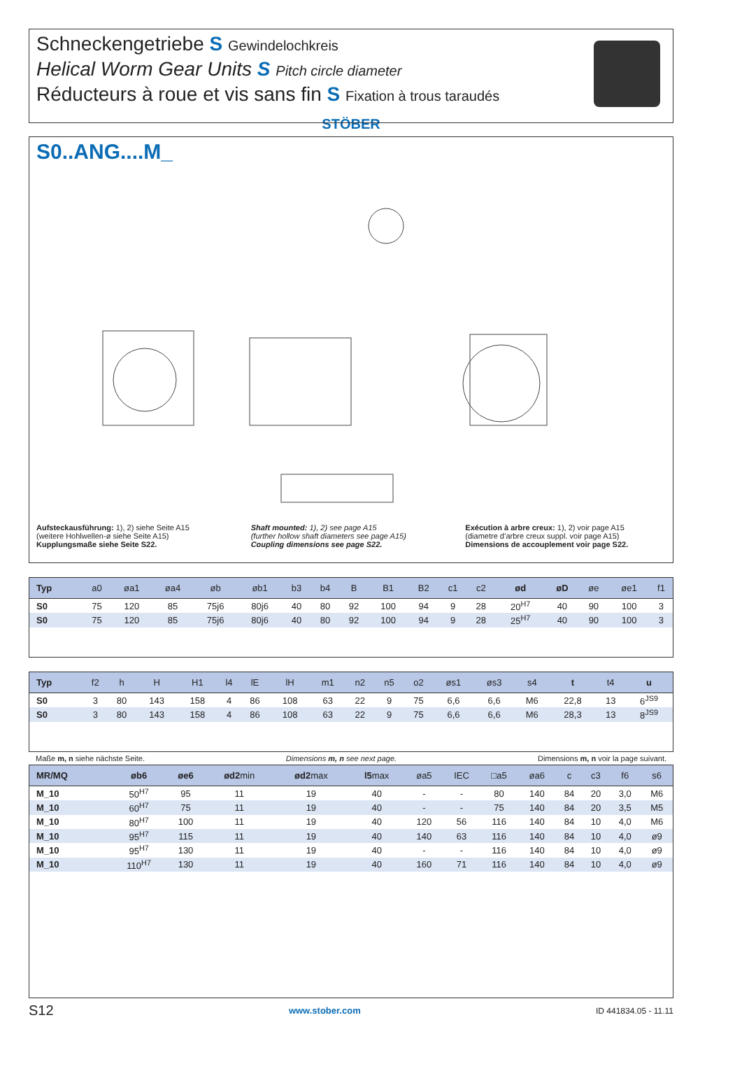Schneckengetriebe S Gewindelochkreis
Helical Worm Gear Units S Pitch circle diameter
Réducteurs à roue et vis sans fin S Fixation à trous taraudés
STÖBER
S0..ANG....M_
Aufsteckausführung: 1), 2) siehe Seite A15
(weitere Hohlwellen-ø siehe Seite A15)
Kupplungsmaße siehe Seite S22.
Shaft mounted: 1), 2) see page A15
(further hollow shaft diameters see page A15)
Coupling dimensions see page S22.
Exécution à arbre creux: 1), 2) voir page A15
(diametre d’arbre creux suppl. voir page A15)
Dimensions de accouplement voir page S22.
| Typ | a0 | øa1 | øa4 | øb | øb1 | b3 | b4 | B | B1 | B2 | c1 | c2 | ød | øD | øe | øe1 | f1 |
| --- | --- | --- | --- | --- | --- | --- | --- | --- | --- | --- | --- | --- | --- | --- | --- | --- | --- |
| S0 | 75 | 120 | 85 | 75j6 | 80j6 | 40 | 80 | 92 | 100 | 94 | 9 | 28 | 20<sup>H7</sup> | 40 | 90 | 100 | 3 |
| S0 | 75 | 120 | 85 | 75j6 | 80j6 | 40 | 80 | 92 | 100 | 94 | 9 | 28 | 25<sup>H7</sup> | 40 | 90 | 100 | 3 |
| Typ | f2 | h | H | H1 | l4 | lE | lH | m1 | n2 | n5 | o2 | øs1 | øs3 | s4 | t | t4 | u |
| --- | --- | --- | --- | --- | --- | --- | --- | --- | --- | --- | --- | --- | --- | --- | --- | --- | --- |
| S0 | 3 | 80 | 143 | 158 | 4 | 86 | 108 | 63 | 22 | 9 | 75 | 6,6 | 6,6 | M6 | 22,8 | 13 | 6<sup>JS9</sup> |
| S0 | 3 | 80 | 143 | 158 | 4 | 86 | 108 | 63 | 22 | 9 | 75 | 6,6 | 6,6 | M6 | 28,3 | 13 | 8<sup>JS9</sup> |
Maße m, n siehe nächste Seite. Dimensions m, n see next page. Dimensions m, n voir la page suivant.
| MR/MQ | øb6 | øe6 | ød2 min | ød2 max | l5 max | øa5 | IEC | □a5 | øa6 | c | c3 | f6 | s6 |
| --- | --- | --- | --- | --- | --- | --- | --- | --- | --- | --- | --- | --- | --- |
| M_10 | 50<sup>H7</sup> | 95 | 11 | 19 | 40 | - | - | 80 | 140 | 84 | 20 | 3,0 | M6 |
| M_10 | 60<sup>H7</sup> | 75 | 11 | 19 | 40 | - | - | 75 | 140 | 84 | 20 | 3,5 | M5 |
| M_10 | 80<sup>H7</sup> | 100 | 11 | 19 | 40 | 120 | 56 | 116 | 140 | 84 | 10 | 4,0 | M6 |
| M_10 | 95<sup>H7</sup> | 115 | 11 | 19 | 40 | 140 | 63 | 116 | 140 | 84 | 10 | 4,0 | ø9 |
| M_10 | 95<sup>H7</sup> | 130 | 11 | 19 | 40 | - | - | 116 | 140 | 84 | 10 | 4,0 | ø9 |
| M_10 | 110<sup>H7</sup> | 130 | 11 | 19 | 40 | 160 | 71 | 116 | 140 | 84 | 10 | 4,0 | ø9 |
S12 www.stober.com ID 441834.05 - 11.11